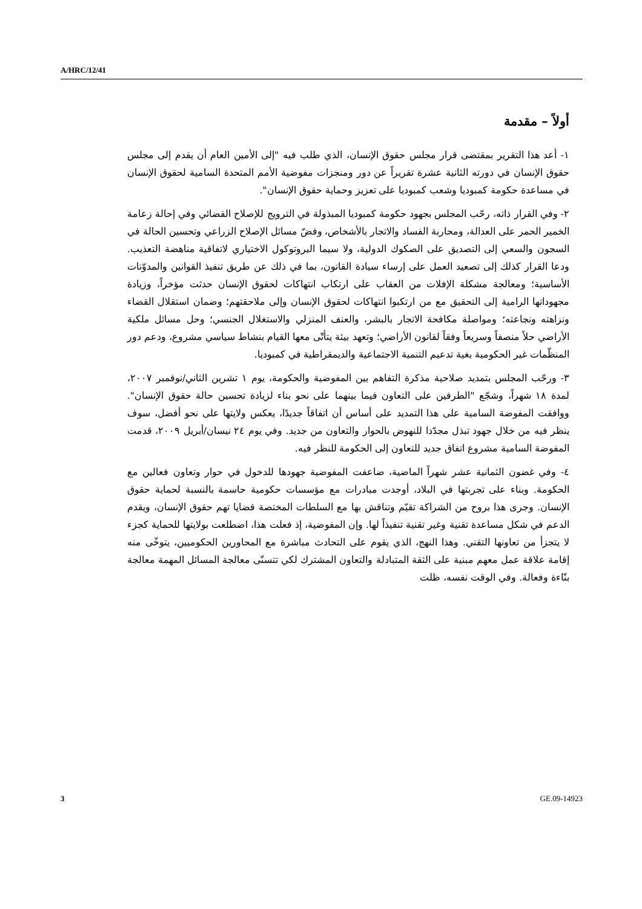A/HRC/12/41
أولاً – مقدمة
١- أعد هذا التقرير بمقتضى قرار مجلس حقوق الإنسان، الذي طلب فيه "إلى الأمين العام أن يقدم إلى مجلس حقوق الإنسان في دورته الثانية عشرة تقريراً عن دور ومنجزات مفوضية الأمم المتحدة السامية لحقوق الإنسان في مساعدة حكومة كمبوديا وشعب كمبوديا على تعزيز وحماية حقوق الإنسان".
٢- وفي القرار ذاته، رحّب المجلس بجهود حكومة كمبوديا المبذولة في الترويج للإصلاح القضائي وفي إحالة زعامة الخمير الحمر على العدالة، ومحاربة الفساد والاتجار بالأشخاص، وفضّ مسائل الإصلاح الزراعي وتحسين الحالة في السجون والسعي إلى التصديق على الصكوك الدولية، ولا سيما البروتوكول الاختياري لاتفاقية مناهضة التعذيب. ودعا القرار كذلك إلى تصعيد العمل على إرساء سيادة القانون، بما في ذلك عن طريق تنفيذ القوانين والمدوّنات الأساسية؛ ومعالجة مشكلة الإفلات من العقاب على ارتكاب انتهاكات لحقوق الإنسان حدثت مؤخراً، وزيادة مجهوداتها الرامية إلى التحقيق مع من ارتكبوا انتهاكات لحقوق الإنسان وإلى ملاحقتهم؛ وضمان استقلال القضاء ونزاهته ونجاعته؛ ومواصلة مكافحة الاتجار بالبشر، والعنف المنزلي والاستغلال الجنسي؛ وحل مسائل ملكية الأراضي حلاً منصفاً وسريعاً وفقاً لقانون الأراضي؛ وتعهد بيئة يتأتّى معها القيام بنشاط سياسي مشروع، ودعم دور المنظّمات غير الحكومية بغية تدعيم التنمية الاجتماعية والديمقراطية في كمبوديا.
٣- ورحّب المجلس بتمديد صلاحية مذكرة التفاهم بين المفوضية والحكومة، يوم ١ تشرين الثاني/نوفمبر ٢٠٠٧، لمدة ١٨ شهراً، وشجّع "الطرفين على التعاون فيما بينهما على نحو بناء لزيادة تحسين حالة حقوق الإنسان". ووافقت المفوضة السامية على هذا التمديد على أساس أن اتفاقاً جديدًا، يعكس ولايتها على نحو أفضل، سوف ينظر فيه من خلال جهود تبذل مجدّدا للنهوض بالحوار والتعاون من جديد. وفي يوم ٢٤ نيسان/أبريل ٢٠٠٩، قدمت المفوضة السامية مشروع اتفاق جديد للتعاون إلى الحكومة للنظر فيه.
٤- وفي غضون الثمانية عشر شهراً الماضية، ضاعفت المفوضية جهودها للدخول في حوار وتعاون فعالين مع الحكومة. وبناء على تجربتها في البلاد، أوجدت مبادرات مع مؤسسات حكومية حاسمة بالنسبة لحماية حقوق الإنسان. وجرى هذا بروح من الشراكة تقيّم وتناقش بها مع السلطات المختصة قضايا تهم حقوق الإنسان، ويقدم الدعم في شكل مساعدة تقنية وغير تقنية تنفيذاً لها. وإن المفوضية، إذ فعلت هذا، اضطلعت بولايتها للحماية كجزء لا يتجزأ من تعاونها التقني. وهذا النهج، الذي يقوم على التحادث مباشرة مع المحاورين الحكوميين، يتوخّى منه إقامة علاقة عمل معهم مبنية على الثقة المتبادلة والتعاون المشترك لكي تتسنّى معالجة المسائل المهمة معالجة بنّاءة وفعالة. وفي الوقت نفسه، ظلت
3 GE.09-14923